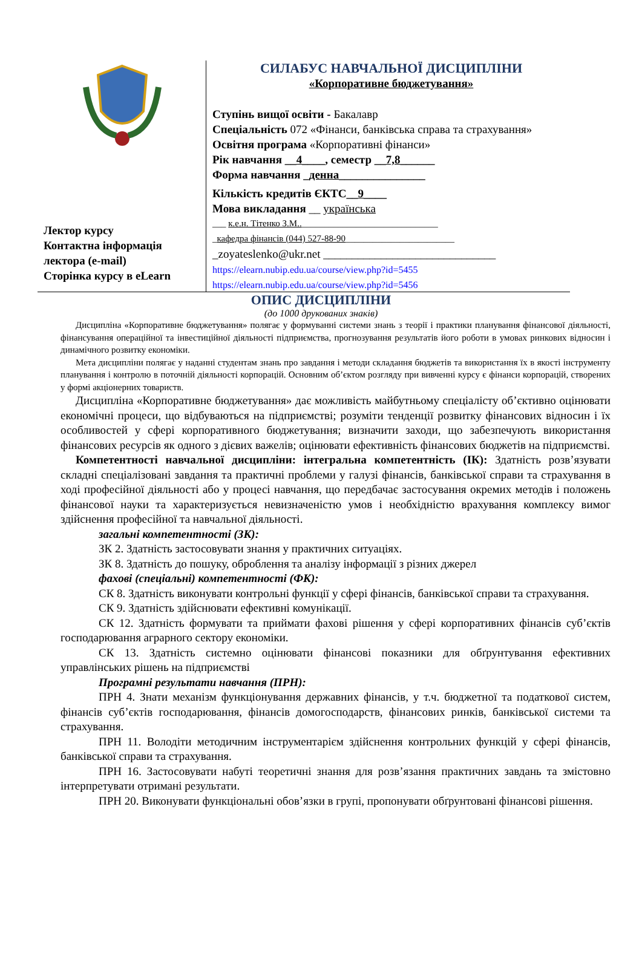Лектор курсу
Контактна інформація
лектора (e-mail)
Сторінка курсу в eLearn
СИЛАБУС НАВЧАЛЬНОЇ ДИСЦИПЛІНИ
«Корпоративне бюджетування»
Ступінь вищої освіти - Бакалавр
Спеціальність 072 «Фінанси, банківська справа та страхування»
Освітня програма «Корпоративні фінанси»
Рік навчання __4____, семестр __7,8______
Форма навчання _денна_______________
Кількість кредитів ЄКТС__9____
Мова викладання __ українська
___ к.е.н. Тітенко З.М..______________________________
_кафедра фінансів (044) 527-88-90________________________
_zoyateslenko@ukr.net ______________________________
https://elearn.nubip.edu.ua/course/view.php?id=5455
https://elearn.nubip.edu.ua/course/view.php?id=5456
ОПИС ДИСЦИПЛІНИ
(до 1000 друкованих знаків)
Дисципліна «Корпоративне бюджетування» полягає у формуванні системи знань з теорії і практики планування фінансової діяльності, фінансування операційної та інвестиційної діяльності підприємства, прогнозування результатів його роботи в умовах ринкових відносин і динамічного розвитку економіки.
Мета дисципліни полягає у наданні студентам знань про завдання і методи складання бюджетів та використання їх в якості інструменту планування і контролю в поточній діяльності корпорацій. Основним об’єктом розгляду при вивченні курсу є фінанси корпорацій, створених у формі акціонерних товариств.
Дисципліна «Корпоративне бюджетування» дає можливість майбутньому спеціалісту об’єктивно оцінювати економічні процеси, що відбуваються на підприємстві; розуміти тенденції розвитку фінансових відносин і їх особливостей у сфері корпоративного бюджетування; визначити заходи, що забезпечують використання фінансових ресурсів як одного з дієвих важелів; оцінювати ефективність фінансових бюджетів на підприємстві.
Компетентності навчальної дисципліни: інтегральна компетентність (ІК): Здатність розв’язувати складні спеціалізовані завдання та практичні проблеми у галузі фінансів, банківської справи та страхування в ході професійної діяльності або у процесі навчання, що передбачає застосування окремих методів і положень фінансової науки та характеризується невизначеністю умов і необхідністю врахування комплексу вимог здійснення професійної та навчальної діяльності.
загальні компетентності (ЗК):
ЗК 2. Здатність застосовувати знання у практичних ситуаціях.
ЗК 8. Здатність до пошуку, оброблення та аналізу інформації з різних джерел
фахові (спеціальні) компетентності (ФК):
СК 8. Здатність виконувати контрольні функції у сфері фінансів, банківської справи та страхування.
СК 9. Здатність здійснювати ефективні комунікації.
СК 12. Здатність формувати та приймати фахові рішення у сфері корпоративних фінансів суб’єктів господарювання аграрного сектору економіки.
СК 13. Здатність системно оцінювати фінансові показники для обґрунтування ефективних управлінських рішень на підприємстві
Програмні результати навчання (ПРН):
ПРН 4. Знати механізм функціонування державних фінансів, у т.ч. бюджетної та податкової систем, фінансів суб’єктів господарювання, фінансів домогосподарств, фінансових ринків, банківської системи та страхування.
ПРН 11. Володіти методичним інструментарієм здійснення контрольних функцій у сфері фінансів, банківської справи та страхування.
ПРН 16. Застосовувати набуті теоретичні знання для розв’язання практичних завдань та змістовно інтерпретувати отримані результати.
ПРН 20. Виконувати функціональні обов’язки в групі, пропонувати обґрунтовані фінансові рішення.